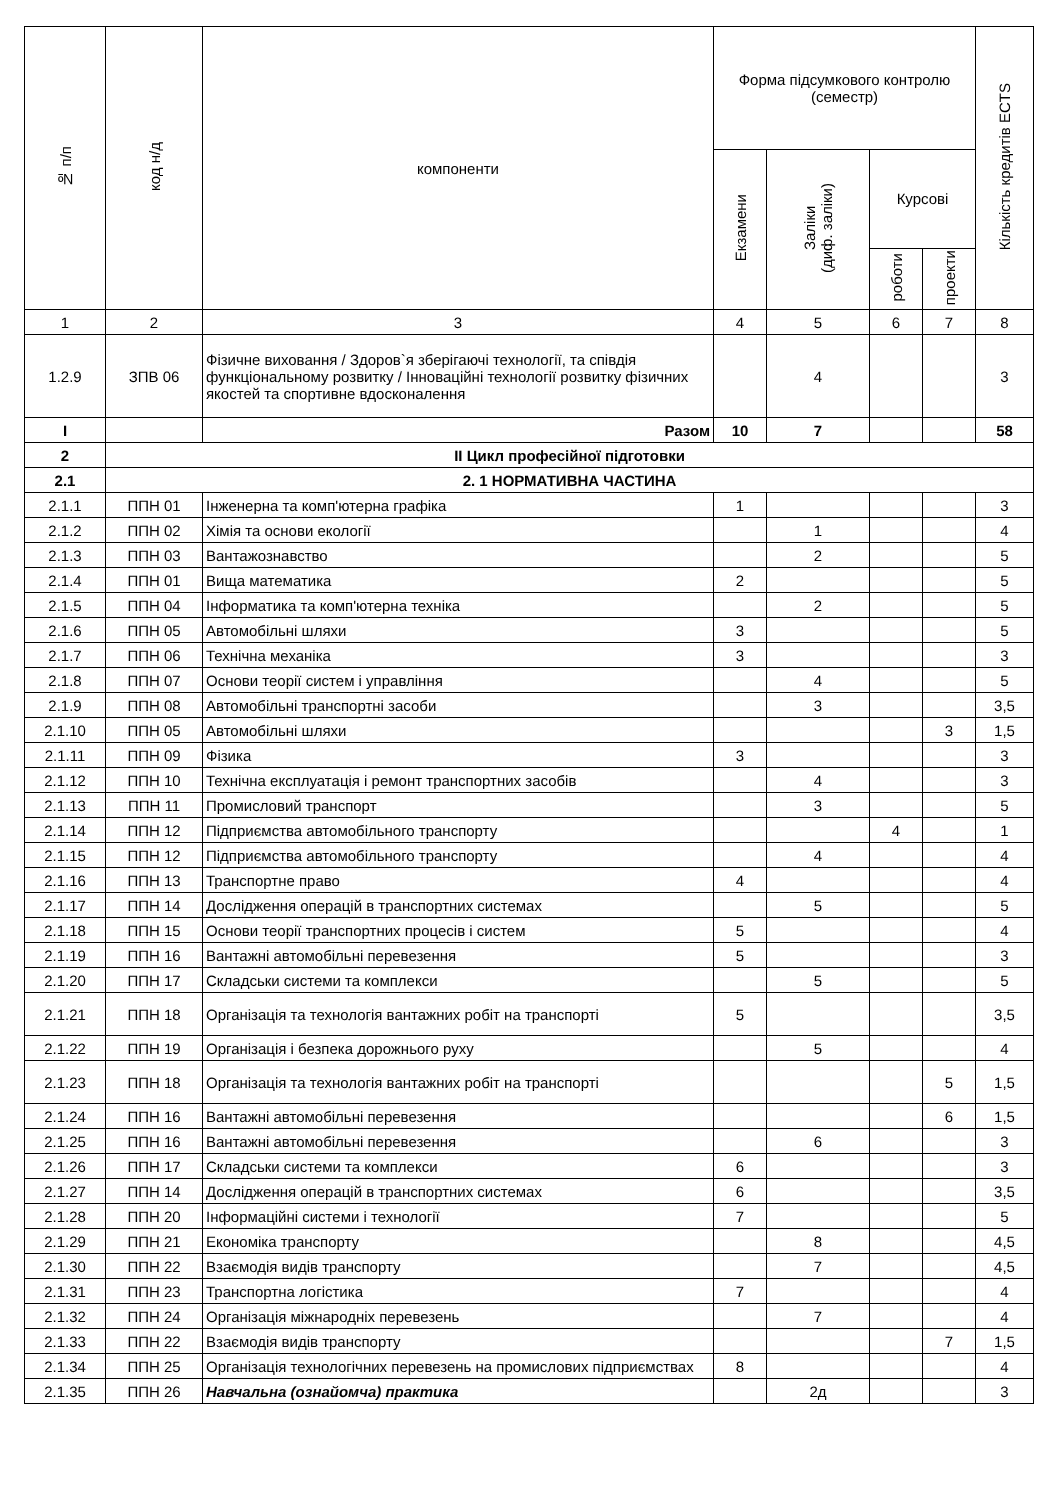| № п/п | код н/д | компоненти | Форма підсумкового контролю (семестр) | | | | Кількість кредитів ECTS |
| --- | --- | --- | --- | --- | --- | --- | --- |
| | | | Екзамени | Заліки (диф. заліки) | Курсові | | |
| | | | | | роботи | проекти | |
| 1 | 2 | 3 | 4 | 5 | 6 | 7 | 8 |
| 1.2.9 | ЗПВ 06 | Фізичне виховання / Здоров`я зберігаючі технології, та співдія функціональному розвитку / Інноваційні технології розвитку фізичних якостей та спортивне вдосконалення | | 4 | | | 3 |
| І | | Разом | 10 | 7 | | | 58 |
| 2 | ІІ Цикл професійної підготовки | | | | | | |
| 2.1 | 2. 1 НОРМАТИВНА ЧАСТИНА | | | | | | |
| 2.1.1 | ППН 01 | Інженерна та комп'ютерна графіка | 1 | | | | 3 |
| 2.1.2 | ППН 02 | Хімія та основи екології | | 1 | | | 4 |
| 2.1.3 | ППН 03 | Вантажознавство | | 2 | | | 5 |
| 2.1.4 | ППН 01 | Вища математика | 2 | | | | 5 |
| 2.1.5 | ППН 04 | Інформатика та комп'ютерна техніка | | 2 | | | 5 |
| 2.1.6 | ППН 05 | Автомобільні шляхи | 3 | | | | 5 |
| 2.1.7 | ППН 06 | Технічна механіка | 3 | | | | 3 |
| 2.1.8 | ППН 07 | Основи теорії систем і управління | | 4 | | | 5 |
| 2.1.9 | ППН 08 | Автомобільні транспортні засоби | | 3 | | | 3,5 |
| 2.1.10 | ППН 05 | Автомобільні шляхи | | | | 3 | 1,5 |
| 2.1.11 | ППН 09 | Фізика | 3 | | | | 3 |
| 2.1.12 | ППН 10 | Технічна експлуатація і ремонт транспортних засобів | | 4 | | | 3 |
| 2.1.13 | ППН 11 | Промисловий транспорт | | 3 | | | 5 |
| 2.1.14 | ППН 12 | Підприємства автомобільного транспорту | | | 4 | | 1 |
| 2.1.15 | ППН 12 | Підприємства автомобільного транспорту | | 4 | | | 4 |
| 2.1.16 | ППН 13 | Транспортне право | 4 | | | | 4 |
| 2.1.17 | ППН 14 | Дослідження операцій в транспортних системах | | 5 | | | 5 |
| 2.1.18 | ППН 15 | Основи теорії транспортних процесів і систем | 5 | | | | 4 |
| 2.1.19 | ППН 16 | Вантажні автомобільні перевезення | 5 | | | | 3 |
| 2.1.20 | ППН 17 | Складськи системи та комплекси | | 5 | | | 5 |
| 2.1.21 | ППН 18 | Організація та технологія вантажних робіт на транспорті | 5 | | | | 3,5 |
| 2.1.22 | ППН 19 | Організація і безпека дорожнього руху | | 5 | | | 4 |
| 2.1.23 | ППН 18 | Організація та технологія вантажних робіт на транспорті | | | | 5 | 1,5 |
| 2.1.24 | ППН 16 | Вантажні автомобільні перевезення | | | | 6 | 1,5 |
| 2.1.25 | ППН 16 | Вантажні автомобільні перевезення | | 6 | | | 3 |
| 2.1.26 | ППН 17 | Складськи системи та комплекси | 6 | | | | 3 |
| 2.1.27 | ППН 14 | Дослідження операцій в транспортних системах | 6 | | | | 3,5 |
| 2.1.28 | ППН 20 | Інформаційні системи і технології | 7 | | | | 5 |
| 2.1.29 | ППН 21 | Економіка транспорту | | 8 | | | 4,5 |
| 2.1.30 | ППН 22 | Взаємодія видів транспорту | | 7 | | | 4,5 |
| 2.1.31 | ППН 23 | Транспортна логістика | 7 | | | | 4 |
| 2.1.32 | ППН 24 | Організація міжнародніх перевезень | | 7 | | | 4 |
| 2.1.33 | ППН 22 | Взаємодія видів транспорту | | | | 7 | 1,5 |
| 2.1.34 | ППН 25 | Організація технологічних перевезень на промислових підприємствах | 8 | | | | 4 |
| 2.1.35 | ППН 26 | Навчальна (ознайомча) практика | | 2д | | | 3 |